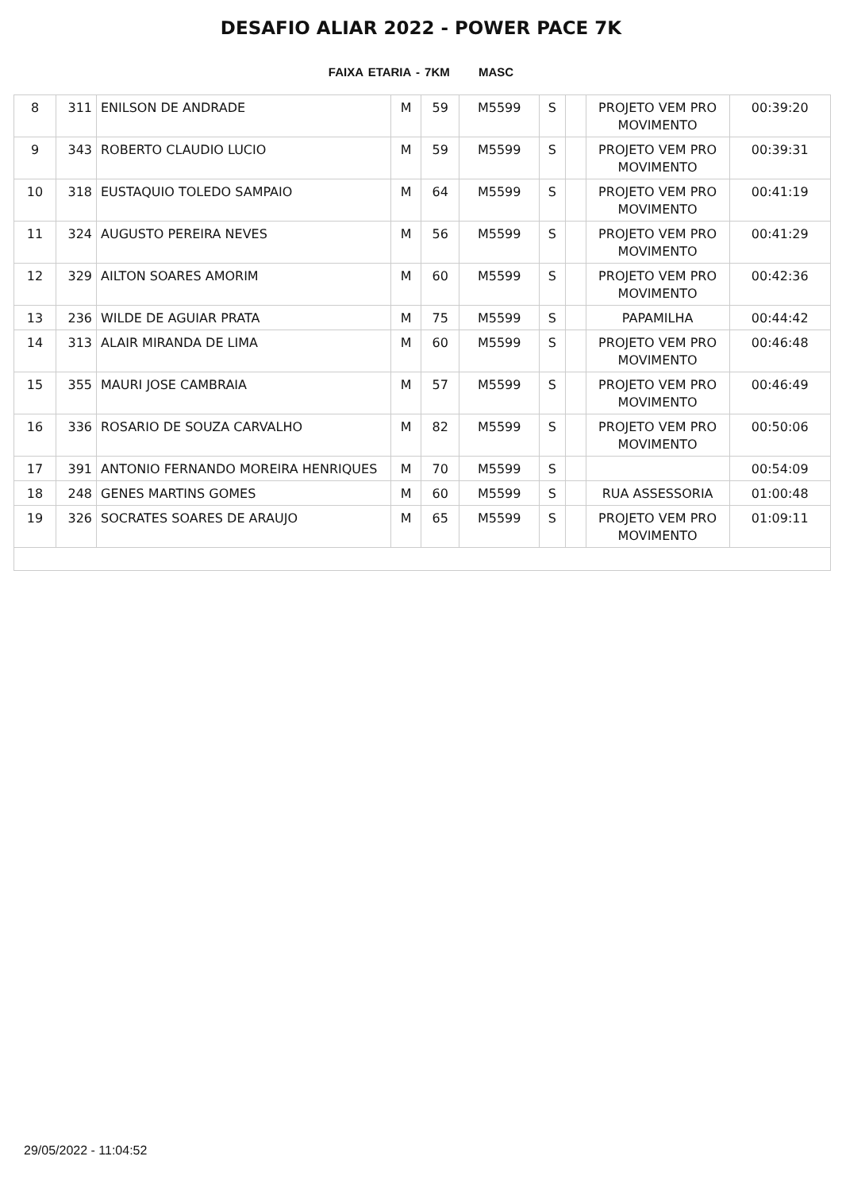DESAFIO ALIAR 2022 - POWER PACE 7K
FAIXA ETARIA - 7KM MASC
| 8 | 311 | ENILSON DE ANDRADE | M | 59 | M5599 | S | | PROJETO VEM PRO MOVIMENTO | 00:39:20 |
| 9 | 343 | ROBERTO CLAUDIO LUCIO | M | 59 | M5599 | S | | PROJETO VEM PRO MOVIMENTO | 00:39:31 |
| 10 | 318 | EUSTAQUIO TOLEDO SAMPAIO | M | 64 | M5599 | S | | PROJETO VEM PRO MOVIMENTO | 00:41:19 |
| 11 | 324 | AUGUSTO PEREIRA NEVES | M | 56 | M5599 | S | | PROJETO VEM PRO MOVIMENTO | 00:41:29 |
| 12 | 329 | AILTON SOARES AMORIM | M | 60 | M5599 | S | | PROJETO VEM PRO MOVIMENTO | 00:42:36 |
| 13 | 236 | WILDE DE AGUIAR PRATA | M | 75 | M5599 | S | | PAPAMILHA | 00:44:42 |
| 14 | 313 | ALAIR MIRANDA DE LIMA | M | 60 | M5599 | S | | PROJETO VEM PRO MOVIMENTO | 00:46:48 |
| 15 | 355 | MAURI JOSE CAMBRAIA | M | 57 | M5599 | S | | PROJETO VEM PRO MOVIMENTO | 00:46:49 |
| 16 | 336 | ROSARIO DE SOUZA CARVALHO | M | 82 | M5599 | S | | PROJETO VEM PRO MOVIMENTO | 00:50:06 |
| 17 | 391 | ANTONIO FERNANDO MOREIRA HENRIQUES | M | 70 | M5599 | S | | | 00:54:09 |
| 18 | 248 | GENES MARTINS GOMES | M | 60 | M5599 | S | | RUA ASSESSORIA | 01:00:48 |
| 19 | 326 | SOCRATES SOARES DE ARAUJO | M | 65 | M5599 | S | | PROJETO VEM PRO MOVIMENTO | 01:09:11 |
29/05/2022 - 11:04:52